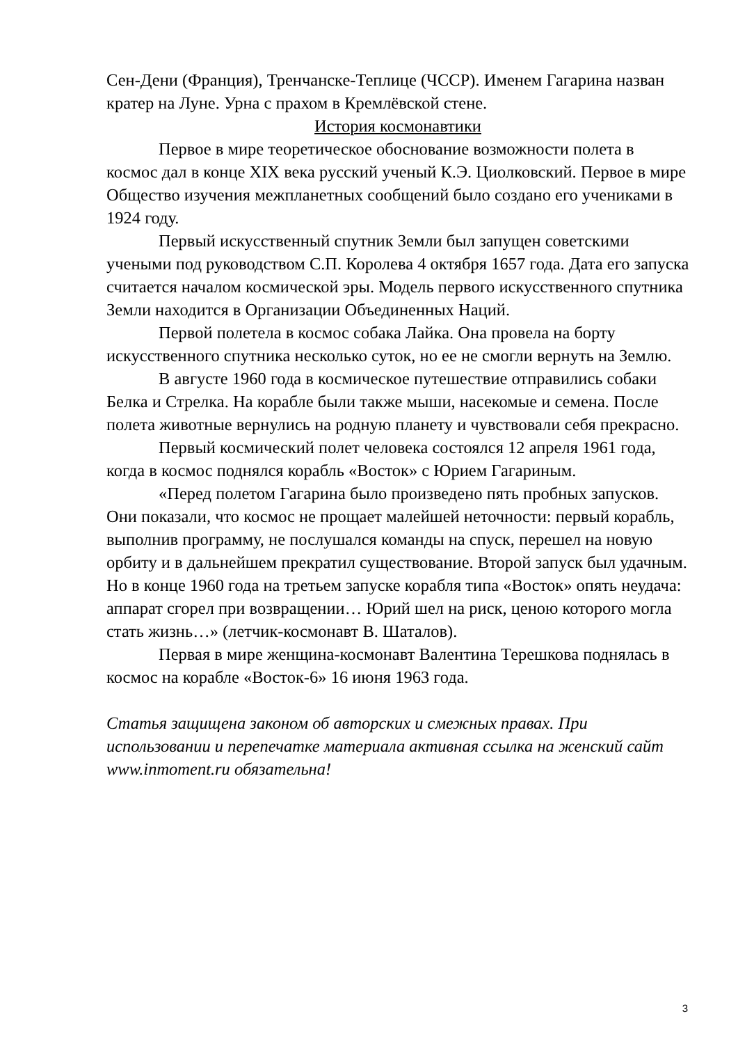Сен-Дени (Франция), Тренчанске-Теплице (ЧССР). Именем Гагарина назван кратер на Луне. Урна с прахом в Кремлёвской стене.
История космонавтики
Первое в мире теоретическое обоснование возможности полета в космос дал в конце XIX века русский ученый К.Э. Циолковский. Первое в мире Общество изучения межпланетных сообщений было создано его учениками в 1924 году.
Первый искусственный спутник Земли был запущен советскими учеными под руководством С.П. Королева 4 октября 1657 года. Дата его запуска считается началом космической эры. Модель первого искусственного спутника Земли находится в Организации Объединенных Наций.
Первой полетела в космос собака Лайка. Она провела на борту искусственного спутника несколько суток, но ее не смогли вернуть на Землю.
В августе 1960 года в космическое путешествие отправились собаки Белка и Стрелка. На корабле были также мыши, насекомые и семена. После полета животные вернулись на родную планету и чувствовали себя прекрасно.
Первый космический полет человека состоялся 12 апреля 1961 года, когда в космос поднялся корабль «Восток» с Юрием Гагариным.
«Перед полетом Гагарина было произведено пять пробных запусков. Они показали, что космос не прощает малейшей неточности: первый корабль, выполнив программу, не послушался команды на спуск, перешел на новую орбиту и в дальнейшем прекратил существование. Второй запуск был удачным. Но в конце 1960 года на третьем запуске корабля типа «Восток» опять неудача: аппарат сгорел при возвращении… Юрий шел на риск, ценою которого могла стать жизнь…» (летчик-космонавт В. Шаталов).
Первая в мире женщина-космонавт Валентина Терешкова поднялась в космос на корабле «Восток-6» 16 июня 1963 года.
Статья защищена законом об авторских и смежных правах. При использовании и перепечатке материала активная ссылка на женский сайт www.inmoment.ru обязательна!
3